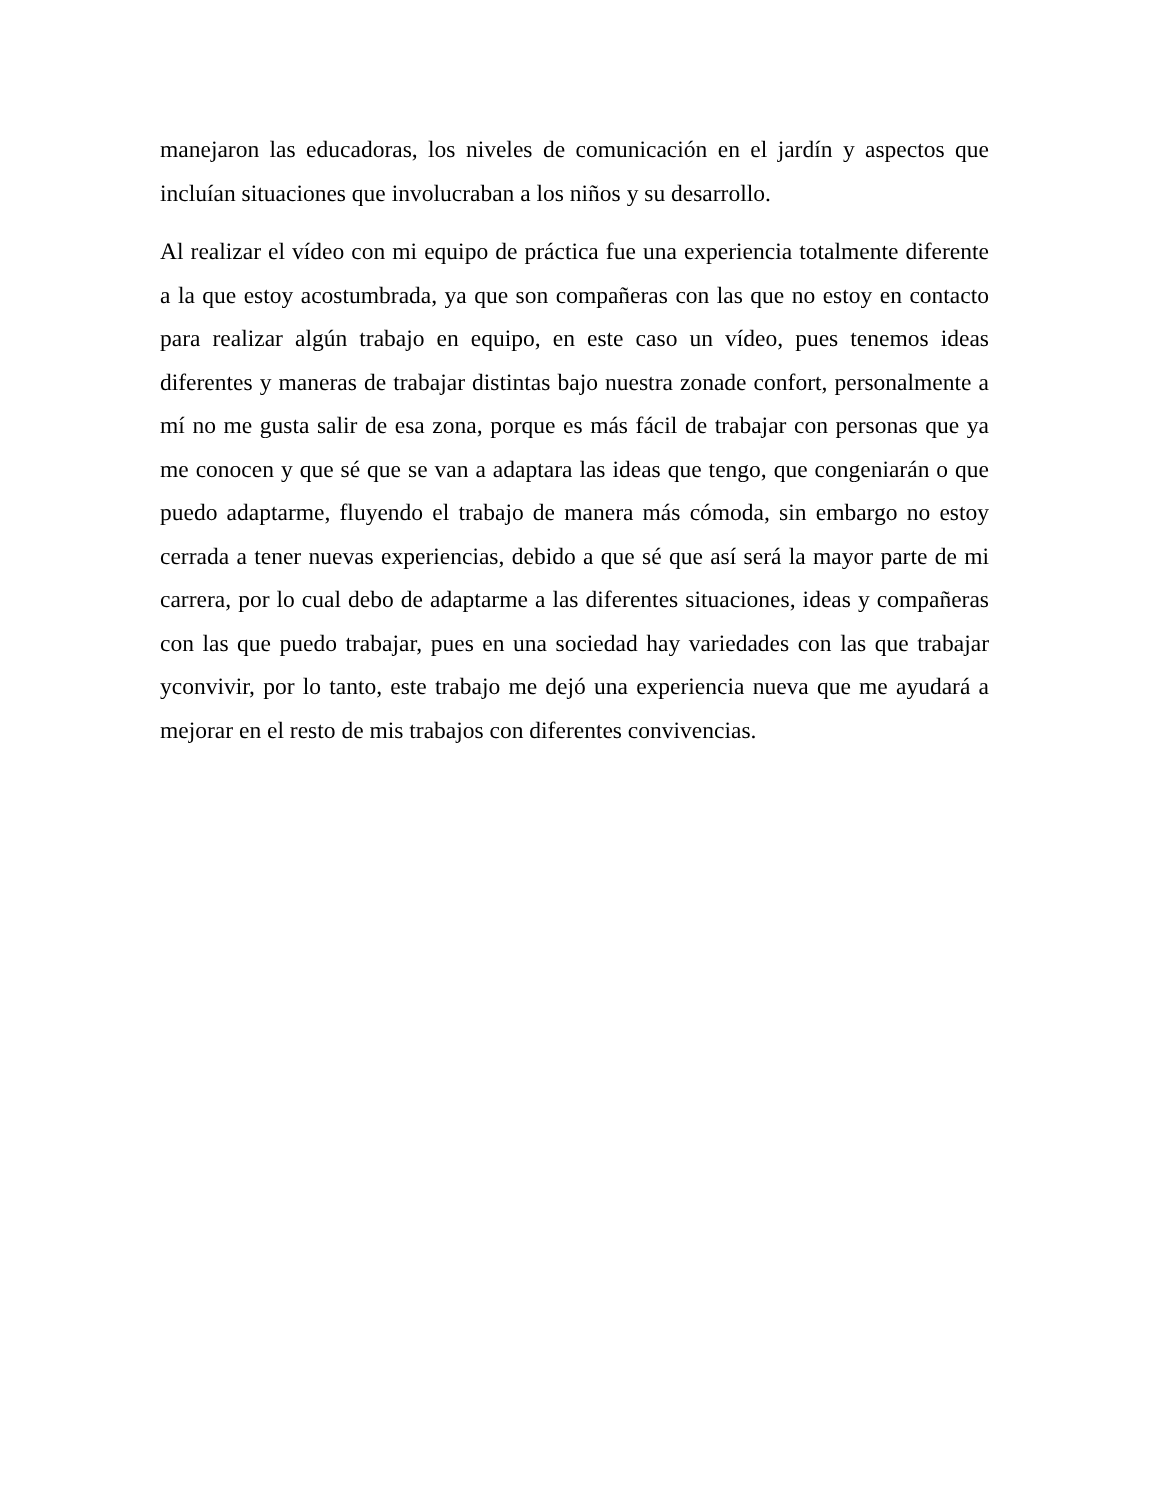manejaron las educadoras, los niveles de comunicación en el jardín y aspectos que incluían situaciones que involucraban a los niños y su desarrollo.
Al realizar el vídeo con mi equipo de práctica fue una experiencia totalmente diferente a la que estoy acostumbrada, ya que son compañeras con las que no estoy en contacto para realizar algún trabajo en equipo, en este caso un vídeo, pues tenemos ideas diferentes y maneras de trabajar distintas bajo nuestra zonade confort, personalmente a mí no me gusta salir de esa zona, porque es más fácil de trabajar con personas que ya me conocen y que sé que se van a adaptara las ideas que tengo, que congeniarán o que puedo adaptarme, fluyendo el trabajo de manera más cómoda, sin embargo no estoy cerrada a tener nuevas experiencias, debido a que sé que así será la mayor parte de mi carrera, por lo cual debo de adaptarme a las diferentes situaciones, ideas y compañeras con las que puedo trabajar, pues en una sociedad hay variedades con las que trabajar yconvivir, por lo tanto, este trabajo me dejó una experiencia nueva que me ayudará a mejorar en el resto de mis trabajos con diferentes convivencias.